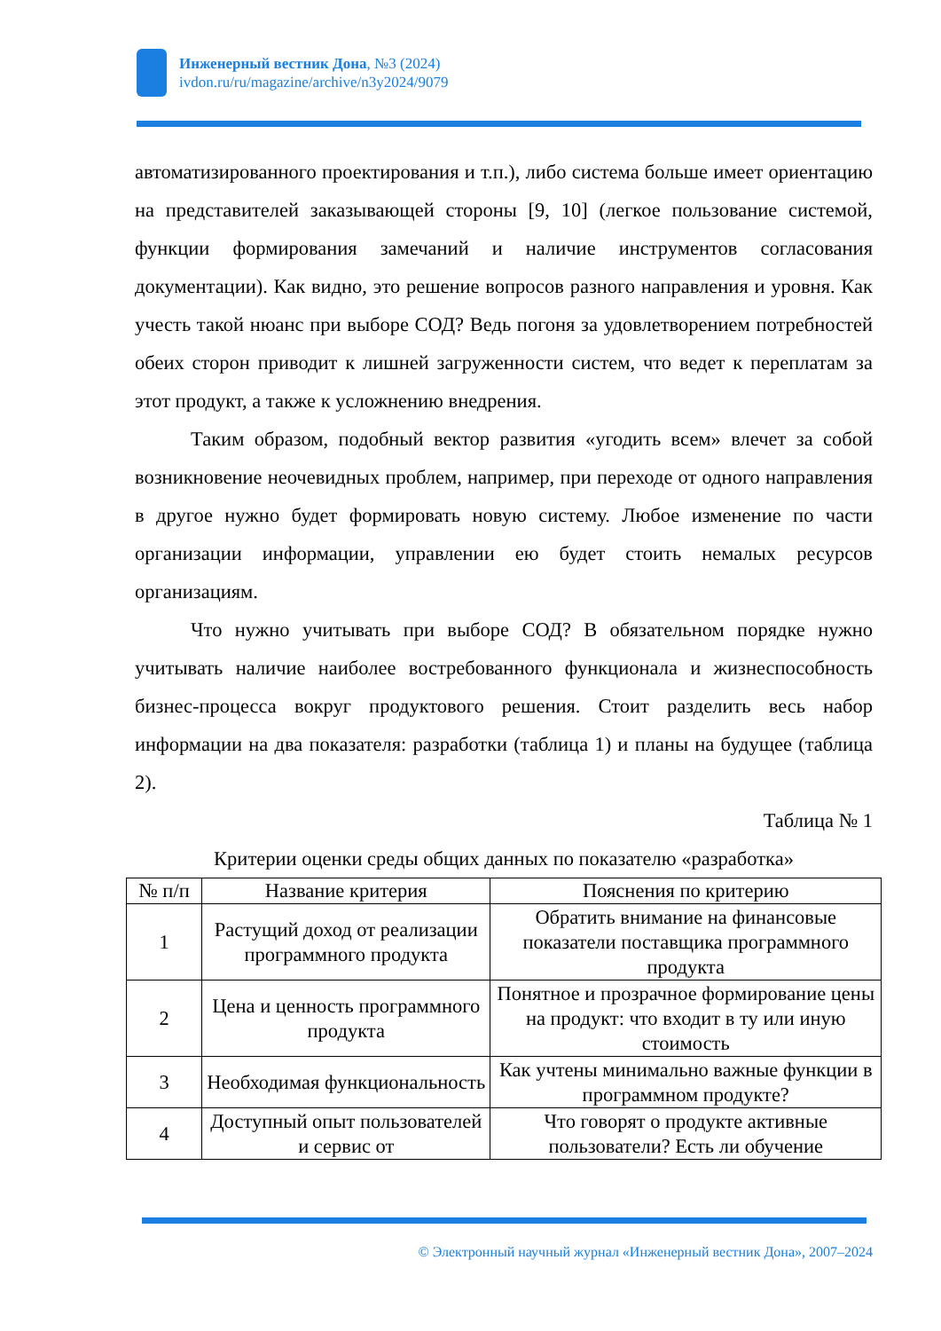Инженерный вестник Дона, №3 (2024)
ivdon.ru/ru/magazine/archive/n3y2024/9079
автоматизированного проектирования и т.п.), либо система больше имеет ориентацию на представителей заказывающей стороны [9, 10] (легкое пользование системой, функции формирования замечаний и наличие инструментов согласования документации). Как видно, это решение вопросов разного направления и уровня. Как учесть такой нюанс при выборе СОД? Ведь погоня за удовлетворением потребностей обеих сторон приводит к лишней загруженности систем, что ведет к переплатам за этот продукт, а также к усложнению внедрения.
Таким образом, подобный вектор развития «угодить всем» влечет за собой возникновение неочевидных проблем, например, при переходе от одного направления в другое нужно будет формировать новую систему. Любое изменение по части организации информации, управлении ею будет стоить немалых ресурсов организациям.
Что нужно учитывать при выборе СОД? В обязательном порядке нужно учитывать наличие наиболее востребованного функционала и жизнеспособность бизнес-процесса вокруг продуктового решения. Стоит разделить весь набор информации на два показателя: разработки (таблица 1) и планы на будущее (таблица 2).
Таблица № 1
Критерии оценки среды общих данных по показателю «разработка»
| № п/п | Название критерия | Пояснения по критерию |
| 1 | Растущий доход от реализации программного продукта | Обратить внимание на финансовые показатели поставщика программного продукта |
| 2 | Цена и ценность программного продукта | Понятное и прозрачное формирование цены на продукт: что входит в ту или иную стоимость |
| 3 | Необходимая функциональность | Как учтены минимально важные функции в программном продукте? |
| 4 | Доступный опыт пользователей и сервис от | Что говорят о продукте активные пользователи? Есть ли обучение |
© Электронный научный журнал «Инженерный вестник Дона», 2007–2024